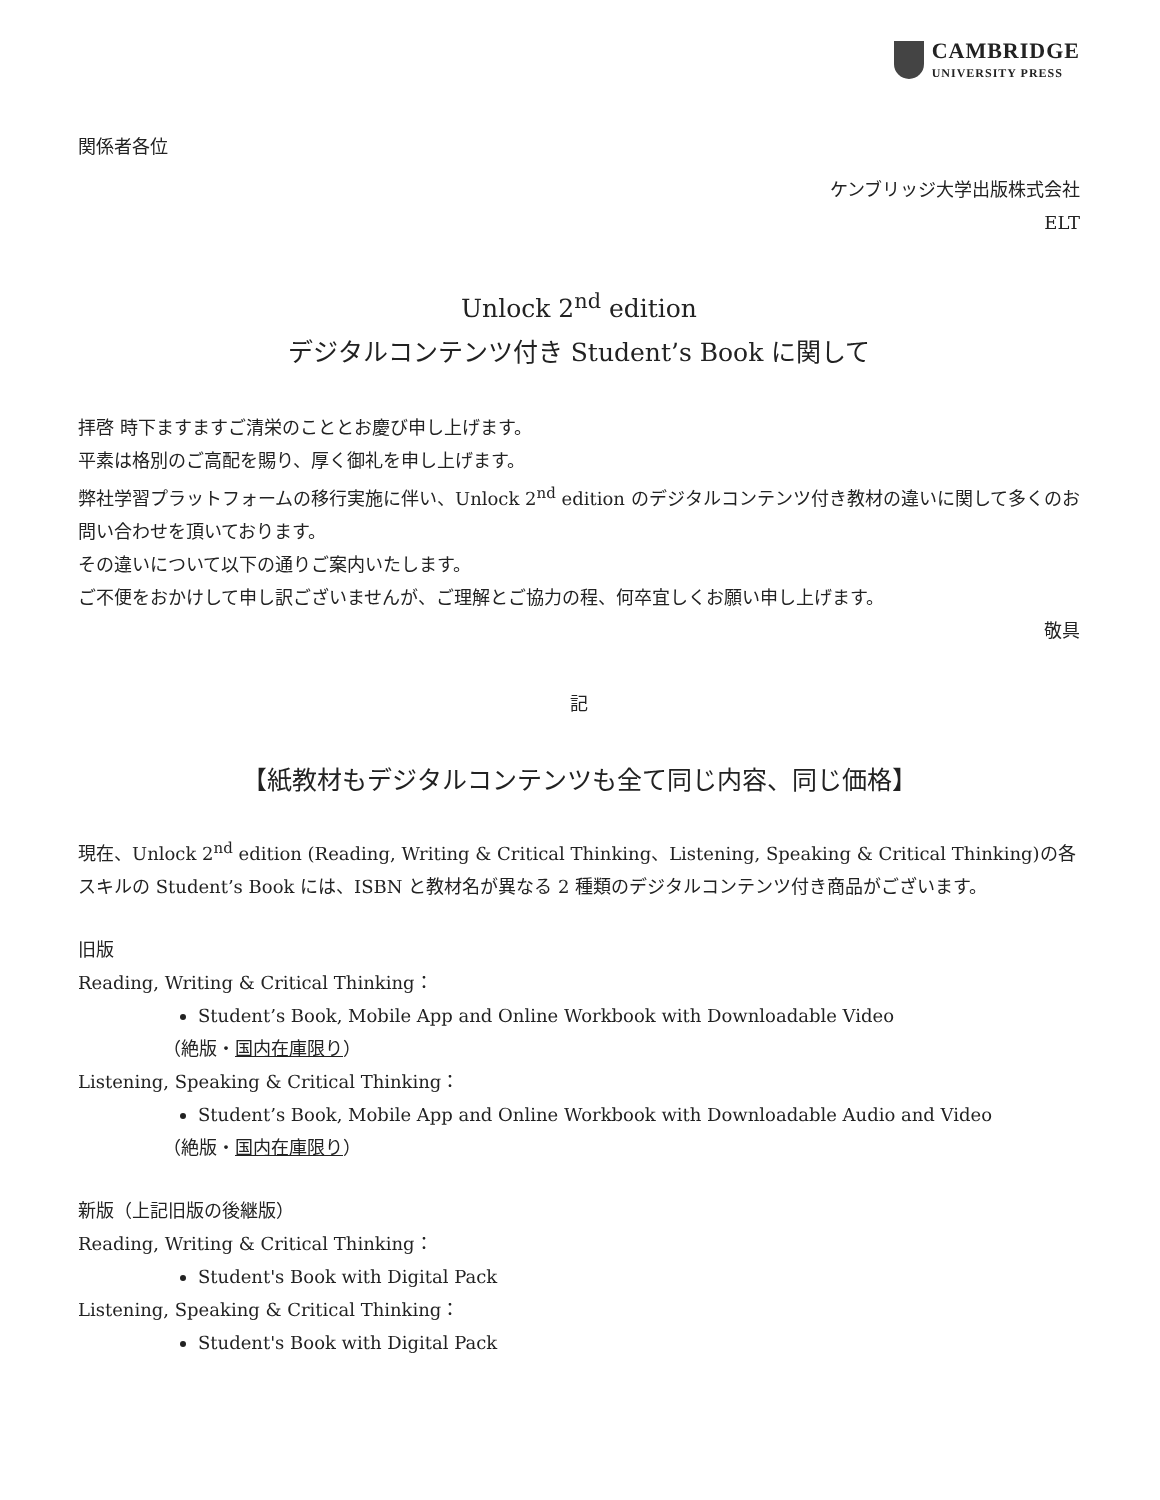CAMBRIDGE
UNIVERSITY PRESS
関係者各位
ケンブリッジ大学出版株式会社
ELT
Unlock 2<sup>nd</sup> edition
デジタルコンテンツ付き Student’s Book に関して
拝啓 時下ますますご清栄のこととお慶び申し上げます。
平素は格別のご高配を賜り、厚く御礼を申し上げます。
弊社学習プラットフォームの移行実施に伴い、Unlock 2<sup>nd</sup> edition のデジタルコンテンツ付き教材の違いに関して多くのお問い合わせを頂いております。
その違いについて以下の通りご案内いたします。
ご不便をおかけして申し訳ございませんが、ご理解とご協力の程、何卒宜しくお願い申し上げます。
敬具
記
【紙教材もデジタルコンテンツも全て同じ内容、同じ価格】
現在、Unlock 2<sup>nd</sup> edition (Reading, Writing & Critical Thinking、Listening, Speaking & Critical Thinking)の各スキルの Student’s Book には、ISBN と教材名が異なる 2 種類のデジタルコンテンツ付き商品がございます。
旧版
Reading, Writing & Critical Thinking：
Student’s Book, Mobile App and Online Workbook with Downloadable Video
（絶版・国内在庫限り）
Listening, Speaking & Critical Thinking：
Student’s Book, Mobile App and Online Workbook with Downloadable Audio and Video
（絶版・国内在庫限り）
新版（上記旧版の後継版）
Reading, Writing & Critical Thinking：
Student's Book with Digital Pack
Listening, Speaking & Critical Thinking：
Student's Book with Digital Pack